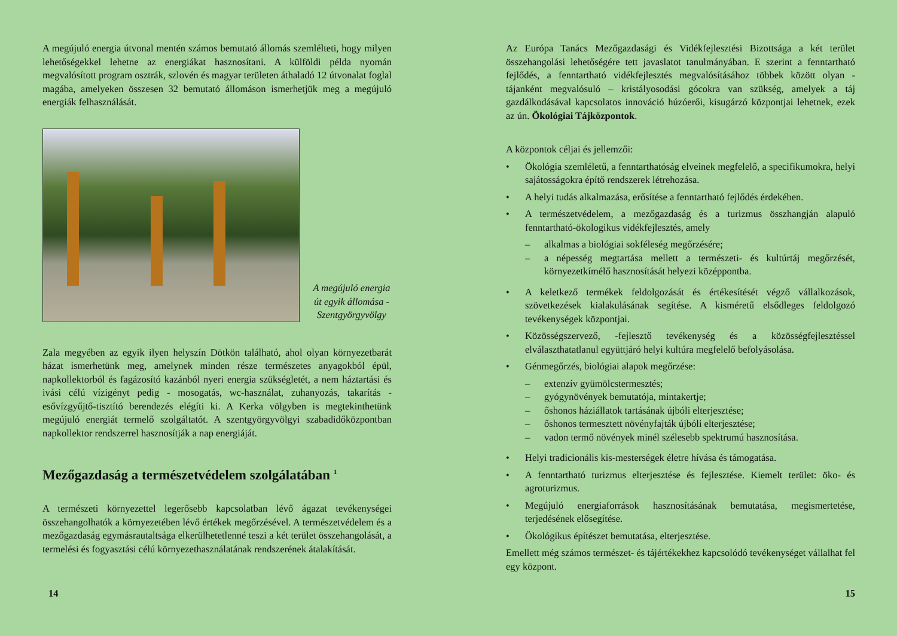A megújuló energia útvonal mentén számos bemutató állomás szemlélteti, hogy milyen lehetőségekkel lehetne az energiákat hasznosítani. A külföldi példa nyomán megvalósított program osztrák, szlovén és magyar területen áthaladó 12 útvonalat foglal magába, amelyeken összesen 32 bemutató állomáson ismerhetjük meg a megújuló energiák felhasználását.
A megújuló energia út egyik állomása - Szentgyörgyvölgy
Zala megyében az egyik ilyen helyszín Dötkön található, ahol olyan környezetbarát házat ismerhetünk meg, amelynek minden része természetes anyagokból épül, napkollektorból és fagázosító kazánból nyeri energia szükségletét, a nem háztartási és ivási célú vízigényt pedig - mosogatás, wc-használat, zuhanyozás, takarítás - esővízgyűjtő-tisztító berendezés elégíti ki. A Kerka völgyben is megtekinthetünk megújuló energiát termelő szolgáltatót. A szentgyörgyvölgyi szabadidőközpontban napkollektor rendszerrel hasznosítják a nap energiáját.
Mezőgazdaság a természetvédelem szolgálatában <sup>1</sup>
A természeti környezettel legerősebb kapcsolatban lévő ágazat tevékenységei összehangolhatók a környezetében lévő értékek megőrzésével. A természetvédelem és a mezőgazdaság egymásrautaltsága elkerülhetetlenné teszi a két terület összehangolását, a termelési és fogyasztási célú környezethasználatának rendszerének átalakítását.
14
Az Európa Tanács Mezőgazdasági és Vidékfejlesztési Bizottsága a két terület összehangolási lehetőségére tett javaslatot tanulmányában. E szerint a fenntartható fejlődés, a fenntartható vidékfejlesztés megvalósításához többek között olyan - tájanként megvalósuló – kristályosodási gócokra van szükség, amelyek a táj gazdálkodásával kapcsolatos innováció húzóerői, kisugárzó központjai lehetnek, ezek az ún. Ökológiai Tájközpontok.
A központok céljai és jellemzői:
• Ökológia szemléletű, a fenntarthatóság elveinek megfelelő, a specifikumokra, helyi sajátosságokra építő rendszerek létrehozása.
• A helyi tudás alkalmazása, erősítése a fenntartható fejlődés érdekében.
• A természetvédelem, a mezőgazdaság és a turizmus összhangján alapuló fenntartható-ökologikus vidékfejlesztés, amely
– alkalmas a biológiai sokféleség megőrzésére;
– a népesség megtartása mellett a természeti- és kultúrtáj megőrzését, környezetkímélő hasznosítását helyezi középpontba.
• A keletkező termékek feldolgozását és értékesítését végző vállalkozások, szövetkezések kialakulásának segítése. A kisméretű elsődleges feldolgozó tevékenységek központjai.
• Közösségszervező, -fejlesztő tevékenység és a közösségfejlesztéssel elválaszthatatlanul együttjáró helyi kultúra megfelelő befolyásolása.
• Génmegőrzés, biológiai alapok megőrzése:
– extenzív gyümölcstermesztés;
– gyógynövények bemutatója, mintakertje;
– őshonos háziállatok tartásának újbóli elterjesztése;
– őshonos termesztett növényfajták újbóli elterjesztése;
– vadon termő növények minél szélesebb spektrumú hasznosítása.
• Helyi tradicionális kis-mesterségek életre hívása és támogatása.
• A fenntartható turizmus elterjesztése és fejlesztése. Kiemelt terület: öko- és agroturizmus.
• Megújuló energiaforrások hasznosításának bemutatása, megismertetése, terjedésének elősegítése.
• Ökológikus építészet bemutatása, elterjesztése.
Emellett még számos természet- és tájértékekhez kapcsolódó tevékenységet vállalhat fel egy központ.
15